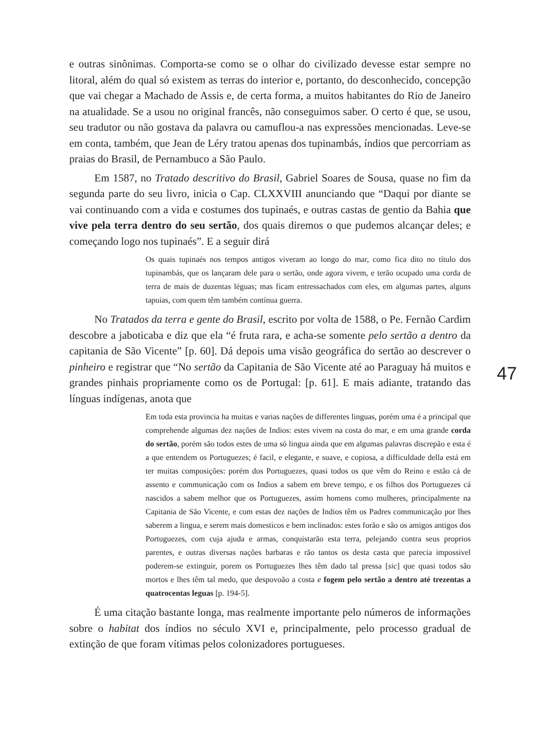e outras sinônimas. Comporta-se como se o olhar do civilizado devesse estar sempre no litoral, além do qual só existem as terras do interior e, portanto, do desconhecido, concepção que vai chegar a Machado de Assis e, de certa forma, a muitos habitantes do Rio de Janeiro na atualidade. Se a usou no original francês, não conseguimos saber. O certo é que, se usou, seu tradutor ou não gostava da palavra ou camuflou-a nas expressões mencionadas. Leve-se em conta, também, que Jean de Léry tratou apenas dos tupinambás, índios que percorriam as praias do Brasil, de Pernambuco a São Paulo.
Em 1587, no Tratado descritivo do Brasil, Gabriel Soares de Sousa, quase no fim da segunda parte do seu livro, inicia o Cap. CLXXVIII anunciando que “Daqui por diante se vai continuando com a vida e costumes dos tupinaés, e outras castas de gentio da Bahia que vive pela terra dentro do seu sertão, dos quais diremos o que pudemos alcançar deles; e começando logo nos tupinaés”. E a seguir dirá
Os quais tupinaés nos tempos antigos viveram ao longo do mar, como fica dito no título dos tupinambás, que os lançaram dele para o sertão, onde agora vivem, e terão ocupado uma corda de terra de mais de duzentas léguas; mas ficam entressachados com eles, em algumas partes, alguns tapuias, com quem têm também contínua guerra.
No Tratados da terra e gente do Brasil, escrito por volta de 1588, o Pe. Fernão Cardim descobre a jaboticaba e diz que ela “é fruta rara, e acha-se somente pelo sertão a dentro da capitania de São Vicente” [p. 60]. Dá depois uma visão geográfica do sertão ao descrever o pinheiro e registrar que “No sertão da Capitania de São Vicente até ao Paraguay há muitos e grandes pinhais propriamente como os de Portugal: [p. 61]. E mais adiante, tratando das línguas indígenas, anota que
Em toda esta provincia ha muitas e varias nações de differentes linguas, porém uma é a principal que comprehende algumas dez nações de Indios: estes vivem na costa do mar, e em uma grande corda do sertão, porém são todos estes de uma só lingua ainda que em algumas palavras discrepão e esta é a que entendem os Portuguezes; é facil, e elegante, e suave, e copiosa, a difficuldade della está em ter muitas composições: porém dos Portuguezes, quasi todos os que vêm do Reino e estão cá de assento e communicação com os Indios a sabem em breve tempo, e os filhos dos Portuguezes cá nascidos a sabem melhor que os Portuguezes, assim homens como mulheres, principalmente na Capitania de São Vicente, e com estas dez nações de Indios têm os Padres communicação por lhes saberem a lingua, e serem mais domesticos e bem inclinados: estes forão e são os amigos antigos dos Portuguezes, com cuja ajuda e armas, conquistarão esta terra, pelejando contra seus proprios parentes, e outras diversas nações barbaras e rão tantos os desta casta que parecia impossivel poderem-se extinguir, porem os Portuguezes lhes têm dado tal pressa [sic] que quasi todos são mortos e lhes têm tal medo, que despovoão a costa e fogem pelo sertão a dentro até trezentas a quatrocentas leguas [p. 194-5].
É uma citação bastante longa, mas realmente importante pelo números de informações sobre o habitat dos índios no século XVI e, principalmente, pelo processo gradual de extinção de que foram vítimas pelos colonizadores portugueses.
47